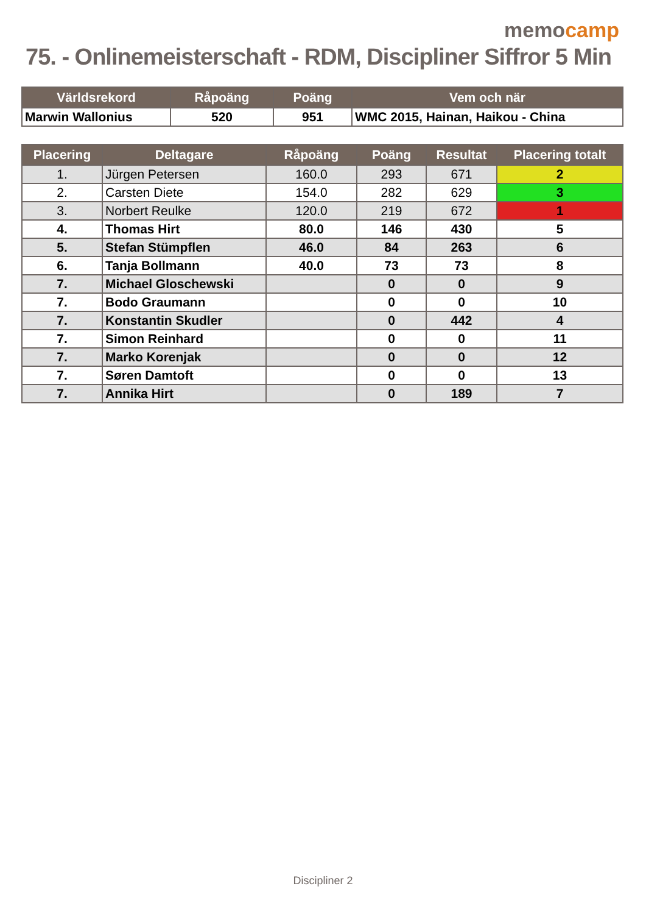memocamp
75. - Onlinemeisterschaft - RDM, Discipliner Siffror 5 Min
| Världsrekord | Råpoäng | Poäng | Vem och när |
| --- | --- | --- | --- |
| Marwin Wallonius | 520 | 951 | WMC 2015, Hainan, Haikou - China |
| Placering | Deltagare | Råpoäng | Poäng | Resultat | Placering totalt |
| --- | --- | --- | --- | --- | --- |
| 1. | Jürgen Petersen | 160.0 | 293 | 671 | 2 |
| 2. | Carsten Diete | 154.0 | 282 | 629 | 3 |
| 3. | Norbert Reulke | 120.0 | 219 | 672 | 1 |
| 4. | Thomas Hirt | 80.0 | 146 | 430 | 5 |
| 5. | Stefan Stümpflen | 46.0 | 84 | 263 | 6 |
| 6. | Tanja Bollmann | 40.0 | 73 | 73 | 8 |
| 7. | Michael Gloschewski | | 0 | 0 | 9 |
| 7. | Bodo Graumann | | 0 | 0 | 10 |
| 7. | Konstantin Skudler | | 0 | 442 | 4 |
| 7. | Simon Reinhard | | 0 | 0 | 11 |
| 7. | Marko Korenjak | | 0 | 0 | 12 |
| 7. | Søren Damtoft | | 0 | 0 | 13 |
| 7. | Annika Hirt | | 0 | 189 | 7 |
Discipliner 2